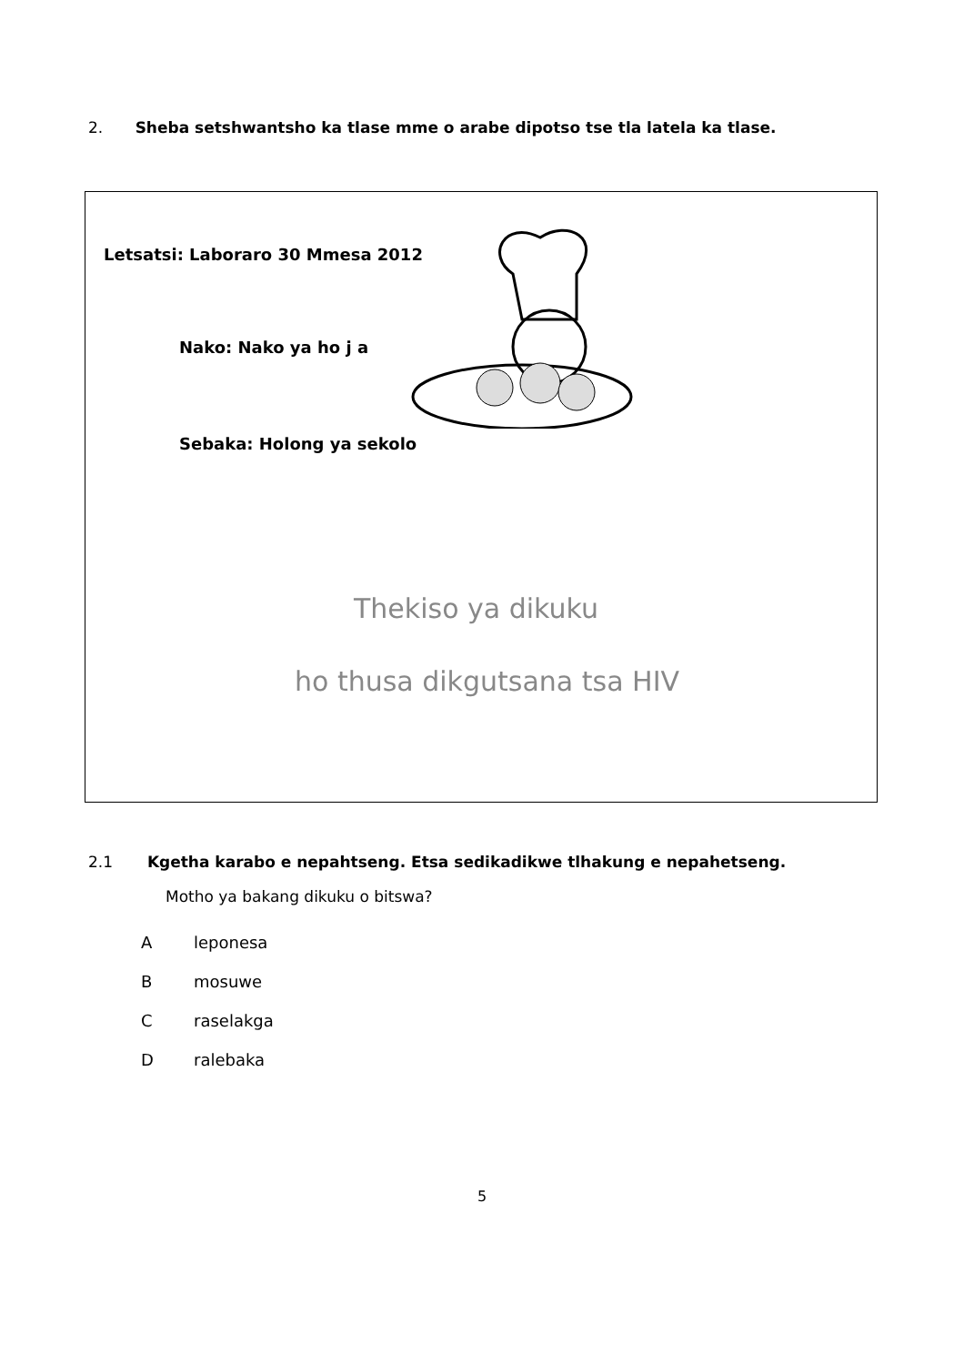2. Sheba setshwantsho ka tlase mme o arabe dipotso tse tla latela ka tlase.
Letsatsi: Laboraro 30 Mmesa 2012
Nako: Nako ya ho j a
Sebaka: Holong ya sekolo
Thekiso ya dikuku
ho thusa dikgutsana tsa HIV
2.1 Kgetha karabo e nepahtseng. Etsa sedikadikwe tlhakung e nepahetseng.
Motho ya bakang dikuku o bitswa?
Aleponesa
Bmosuwe
Craselakga
Dralebaka
5